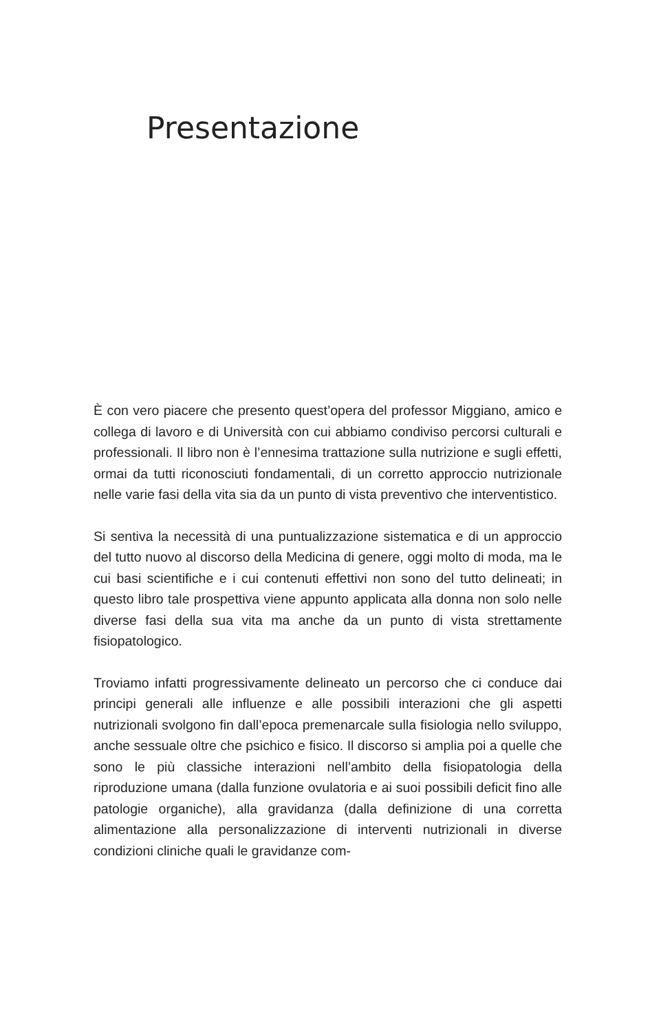Presentazione
È con vero piacere che presento quest’opera del professor Miggiano, amico e collega di lavoro e di Università con cui abbiamo condiviso percorsi culturali e professionali. Il libro non è l’ennesima trattazione sulla nutrizione e sugli effetti, ormai da tutti riconosciuti fondamentali, di un corretto approccio nutrizionale nelle varie fasi della vita sia da un punto di vista preventivo che interventistico.
Si sentiva la necessità di una puntualizzazione sistematica e di un approccio del tutto nuovo al discorso della Medicina di genere, oggi molto di moda, ma le cui basi scientifiche e i cui contenuti effettivi non sono del tutto delineati; in questo libro tale prospettiva viene appunto applicata alla donna non solo nelle diverse fasi della sua vita ma anche da un punto di vista strettamente fisiopatologico.
Troviamo infatti progressivamente delineato un percorso che ci conduce dai principi generali alle influenze e alle possibili interazioni che gli aspetti nutrizionali svolgono fin dall’epoca premenarcale sulla fisiologia nello sviluppo, anche sessuale oltre che psichico e fisico. Il discorso si amplia poi a quelle che sono le più classiche interazioni nell’ambito della fisiopatologia della riproduzione umana (dalla funzione ovulatoria e ai suoi possibili deficit fino alle patologie organiche), alla gravidanza (dalla definizione di una corretta alimentazione alla personalizzazione di interventi nutrizionali in diverse condizioni cliniche quali le gravidanze com-